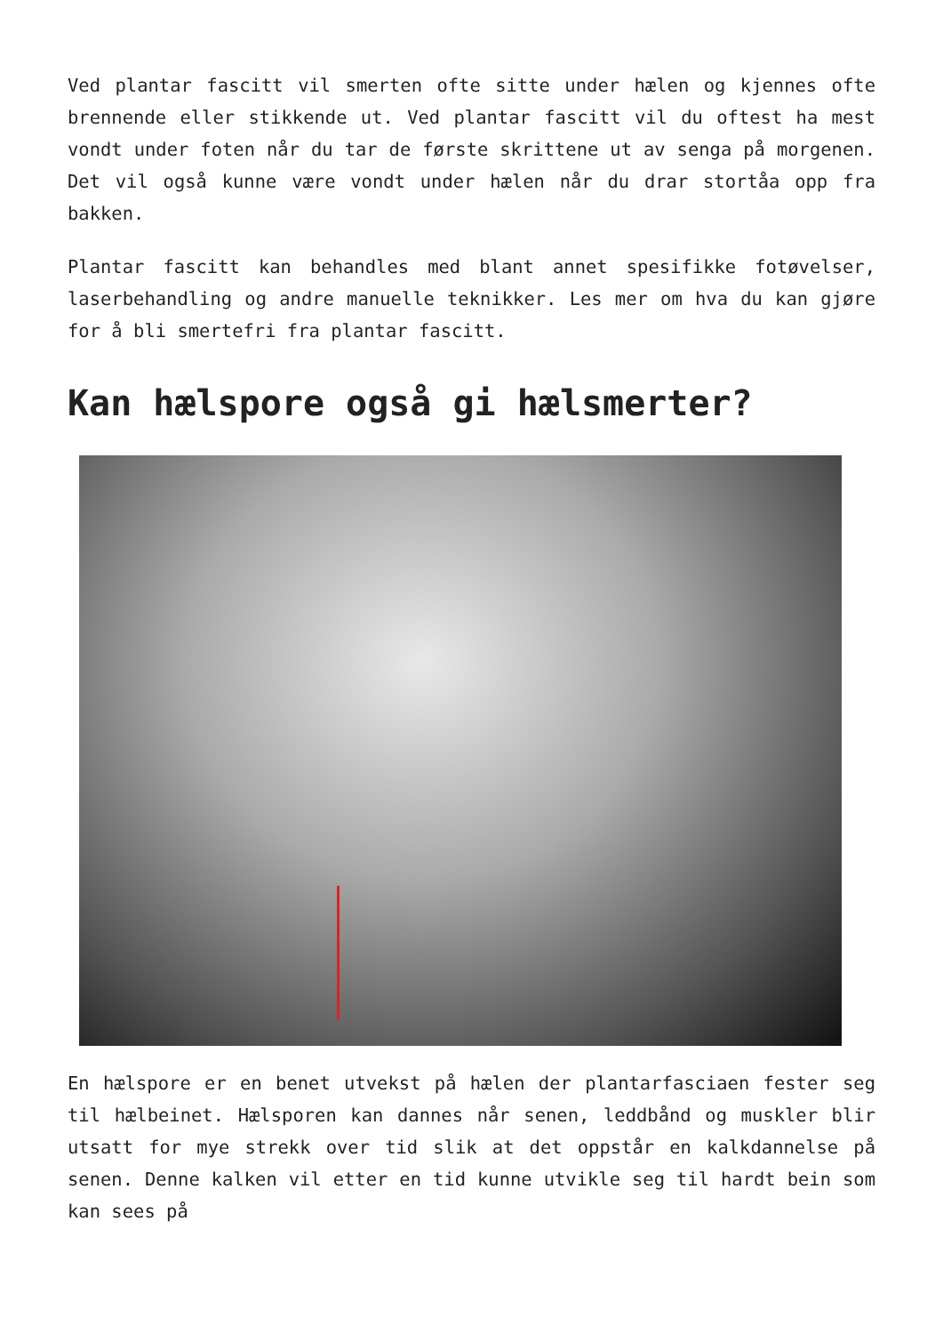Ved plantar fascitt vil smerten ofte sitte under hælen og kjennes ofte brennende eller stikkende ut. Ved plantar fascitt vil du oftest ha mest vondt under foten når du tar de første skrittene ut av senga på morgenen. Det vil også kunne være vondt under hælen når du drar stortåa opp fra bakken.
Plantar fascitt kan behandles med blant annet spesifikke fotøvelser, laserbehandling og andre manuelle teknikker. Les mer om hva du kan gjøre for å bli smertefri fra plantar fascitt.
Kan hælspore også gi hælsmerter?
En hælspore er en benet utvekst på hælen der plantarfasciaen fester seg til hælbeinet. Hælsporen kan dannes når senen, leddbånd og muskler blir utsatt for mye strekk over tid slik at det oppstår en kalkdannelse på senen. Denne kalken vil etter en tid kunne utvikle seg til hardt bein som kan sees på